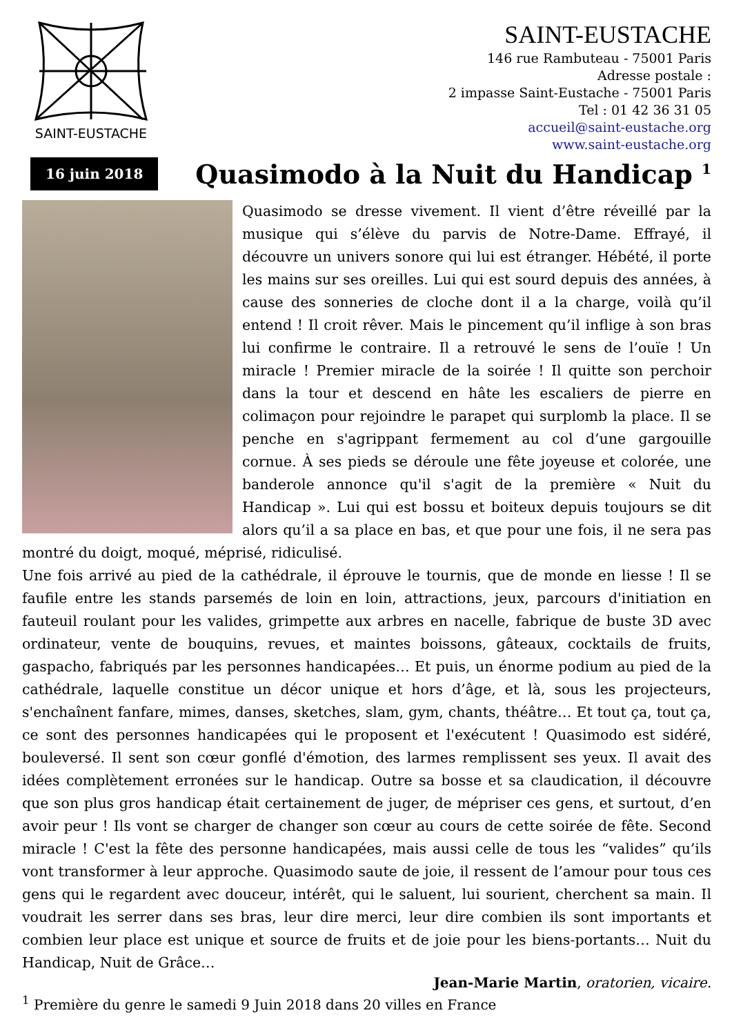SAINT-EUSTACHE
SAINT-EUSTACHE
146 rue Rambuteau - 75001 Paris
Adresse postale :
2 impasse Saint-Eustache - 75001 Paris
Tel : 01 42 36 31 05
accueil@saint-eustache.org
www.saint-eustache.org
16 juin 2018
Quasimodo à la Nuit du Handicap <sup>1</sup>
Quasimodo se dresse vivement. Il vient d’être réveillé par la musique qui s’élève du parvis de Notre-Dame. Effrayé, il découvre un univers sonore qui lui est étranger. Hébété, il porte les mains sur ses oreilles. Lui qui est sourd depuis des années, à cause des sonneries de cloche dont il a la charge, voilà qu’il entend ! Il croit rêver. Mais le pincement qu’il inflige à son bras lui confirme le contraire. Il a retrouvé le sens de l’ouïe ! Un miracle ! Premier miracle de la soirée ! Il quitte son perchoir dans la tour et descend en hâte les escaliers de pierre en colimaçon pour rejoindre le parapet qui surplomb la place. Il se penche en s'agrippant fermement au col d’une gargouille cornue. À ses pieds se déroule une fête joyeuse et colorée, une banderole annonce qu'il s'agit de la première « Nuit du Handicap ». Lui qui est bossu et boiteux depuis toujours se dit alors qu’il a sa place en bas, et que pour une fois, il ne sera pas montré du doigt, moqué, méprisé, ridiculisé.
Une fois arrivé au pied de la cathédrale, il éprouve le tournis, que de monde en liesse ! Il se faufile entre les stands parsemés de loin en loin, attractions, jeux, parcours d'initiation en fauteuil roulant pour les valides, grimpette aux arbres en nacelle, fabrique de buste 3D avec ordinateur, vente de bouquins, revues, et maintes boissons, gâteaux, cocktails de fruits, gaspacho, fabriqués par les personnes handicapées… Et puis, un énorme podium au pied de la cathédrale, laquelle constitue un décor unique et hors d’âge, et là, sous les projecteurs, s'enchaînent fanfare, mimes, danses, sketches, slam, gym, chants, théâtre… Et tout ça, tout ça, ce sont des personnes handicapées qui le proposent et l'exécutent ! Quasimodo est sidéré, bouleversé. Il sent son cœur gonflé d'émotion, des larmes remplissent ses yeux. Il avait des idées complètement erronées sur le handicap. Outre sa bosse et sa claudication, il découvre que son plus gros handicap était certainement de juger, de mépriser ces gens, et surtout, d’en avoir peur ! Ils vont se charger de changer son cœur au cours de cette soirée de fête. Second miracle ! C'est la fête des personne handicapées, mais aussi celle de tous les “valides” qu’ils vont transformer à leur approche. Quasimodo saute de joie, il ressent de l’amour pour tous ces gens qui le regardent avec douceur, intérêt, qui le saluent, lui sourient, cherchent sa main. Il voudrait les serrer dans ses bras, leur dire merci, leur dire combien ils sont importants et combien leur place est unique et source de fruits et de joie pour les biens-portants… Nuit du Handicap, Nuit de Grâce…
Jean-Marie Martin, oratorien, vicaire.
<sup>1</sup> Première du genre le samedi 9 Juin 2018 dans 20 villes en France